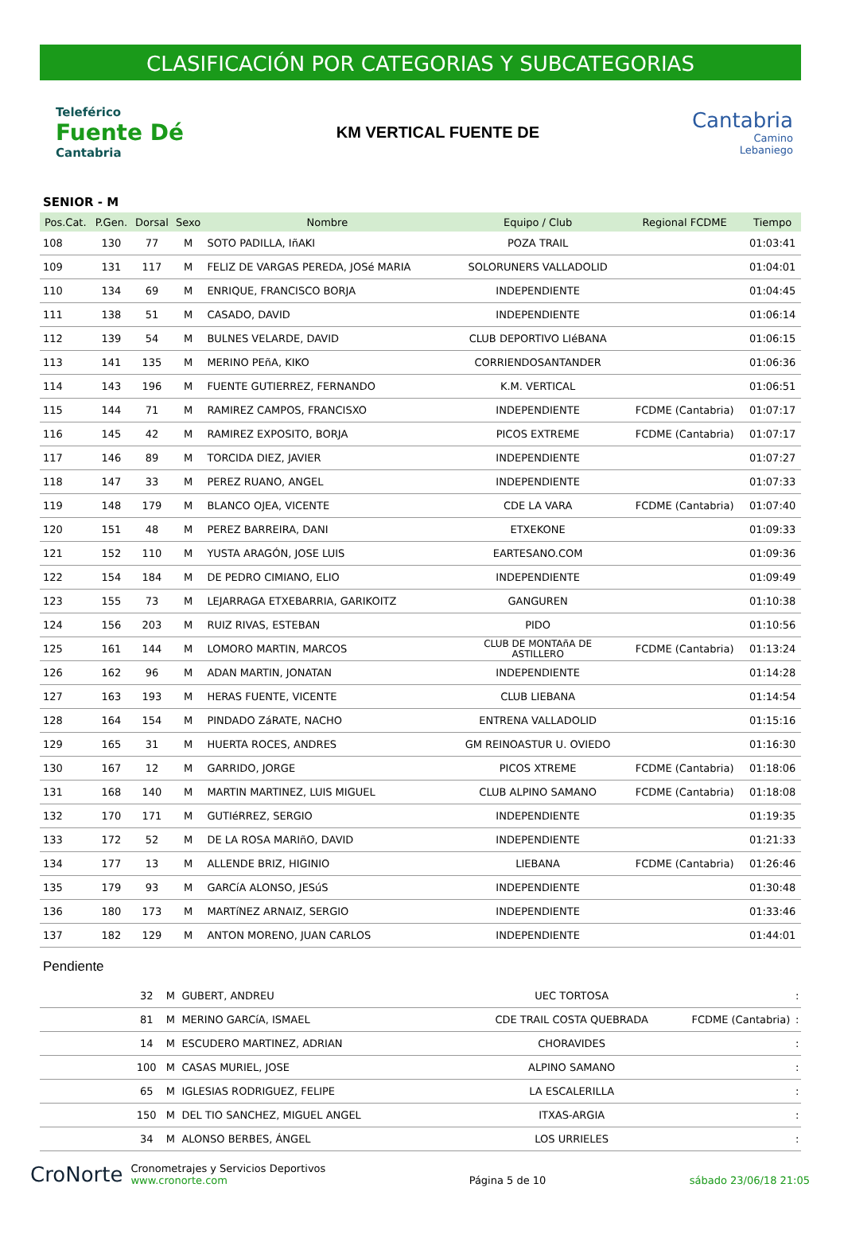CLASIFICACIÓN POR CATEGORIAS Y SUBCATEGORIAS
Teleférico
Fuente Dé
Cantabria
KM VERTICAL FUENTE DE
Cantabria
Camino
Lebaniego
SENIOR - M
| Pos.Cat. | P.Gen. | Dorsal | Sexo | Nombre | Equipo / Club | Regional FCDME | Tiempo |
| --- | --- | --- | --- | --- | --- | --- | --- |
| 108 | 130 | 77 | M | SOTO PADILLA, IñAKI | POZA TRAIL | | 01:03:41 |
| 109 | 131 | 117 | M | FELIZ DE VARGAS PEREDA, JOSé MARIA | SOLORUNERS VALLADOLID | | 01:04:01 |
| 110 | 134 | 69 | M | ENRIQUE, FRANCISCO BORJA | INDEPENDIENTE | | 01:04:45 |
| 111 | 138 | 51 | M | CASADO, DAVID | INDEPENDIENTE | | 01:06:14 |
| 112 | 139 | 54 | M | BULNES VELARDE, DAVID | CLUB DEPORTIVO LIéBANA | | 01:06:15 |
| 113 | 141 | 135 | M | MERINO PEñA, KIKO | CORRIENDOSANTANDER | | 01:06:36 |
| 114 | 143 | 196 | M | FUENTE GUTIERREZ, FERNANDO | K.M. VERTICAL | | 01:06:51 |
| 115 | 144 | 71 | M | RAMIREZ CAMPOS, FRANCISXO | INDEPENDIENTE | FCDME (Cantabria) | 01:07:17 |
| 116 | 145 | 42 | M | RAMIREZ EXPOSITO, BORJA | PICOS EXTREME | FCDME (Cantabria) | 01:07:17 |
| 117 | 146 | 89 | M | TORCIDA DIEZ, JAVIER | INDEPENDIENTE | | 01:07:27 |
| 118 | 147 | 33 | M | PEREZ RUANO, ANGEL | INDEPENDIENTE | | 01:07:33 |
| 119 | 148 | 179 | M | BLANCO OJEA, VICENTE | CDE LA VARA | FCDME (Cantabria) | 01:07:40 |
| 120 | 151 | 48 | M | PEREZ BARREIRA, DANI | ETXEKONE | | 01:09:33 |
| 121 | 152 | 110 | M | YUSTA ARAGÓN, JOSE LUIS | EARTESANO.COM | | 01:09:36 |
| 122 | 154 | 184 | M | DE PEDRO CIMIANO, ELIO | INDEPENDIENTE | | 01:09:49 |
| 123 | 155 | 73 | M | LEJARRAGA ETXEBARRIA, GARIKOITZ | GANGUREN | | 01:10:38 |
| 124 | 156 | 203 | M | RUIZ RIVAS, ESTEBAN | PIDO | | 01:10:56 |
| 125 | 161 | 144 | M | LOMORO MARTIN, MARCOS | CLUB DE MONTAñA DE ASTILLERO | FCDME (Cantabria) | 01:13:24 |
| 126 | 162 | 96 | M | ADAN MARTIN, JONATAN | INDEPENDIENTE | | 01:14:28 |
| 127 | 163 | 193 | M | HERAS FUENTE, VICENTE | CLUB LIEBANA | | 01:14:54 |
| 128 | 164 | 154 | M | PINDADO ZáRATE, NACHO | ENTRENA VALLADOLID | | 01:15:16 |
| 129 | 165 | 31 | M | HUERTA ROCES, ANDRES | GM REINOASTUR U. OVIEDO | | 01:16:30 |
| 130 | 167 | 12 | M | GARRIDO, JORGE | PICOS XTREME | FCDME (Cantabria) | 01:18:06 |
| 131 | 168 | 140 | M | MARTIN MARTINEZ, LUIS MIGUEL | CLUB ALPINO SAMANO | FCDME (Cantabria) | 01:18:08 |
| 132 | 170 | 171 | M | GUTIéRREZ, SERGIO | INDEPENDIENTE | | 01:19:35 |
| 133 | 172 | 52 | M | DE LA ROSA MARIñO, DAVID | INDEPENDIENTE | | 01:21:33 |
| 134 | 177 | 13 | M | ALLENDE BRIZ, HIGINIO | LIEBANA | FCDME (Cantabria) | 01:26:46 |
| 135 | 179 | 93 | M | GARCíA ALONSO, JESúS | INDEPENDIENTE | | 01:30:48 |
| 136 | 180 | 173 | M | MARTíNEZ ARNAIZ, SERGIO | INDEPENDIENTE | | 01:33:46 |
| 137 | 182 | 129 | M | ANTON MORENO, JUAN CARLOS | INDEPENDIENTE | | 01:44:01 |
Pendiente
| | | 32 | M | GUBERT, ANDREU | UEC TORTOSA | | : |
| | | 81 | M | MERINO GARCíA, ISMAEL | CDE TRAIL COSTA QUEBRADA | FCDME (Cantabria) | : |
| | | 14 | M | ESCUDERO MARTINEZ, ADRIAN | CHORAVIDES | | : |
| | | 100 | M | CASAS MURIEL, JOSE | ALPINO SAMANO | | : |
| | | 65 | M | IGLESIAS RODRIGUEZ, FELIPE | LA ESCALERILLA | | : |
| | | 150 | M | DEL TIO SANCHEZ, MIGUEL ANGEL | ITXAS-ARGIA | | : |
| | | 34 | M | ALONSO BERBES, ÁNGEL | LOS URRIELES | | : |
CroNorte Cronometrajes y Servicios Deportivos
www.cronorte.com
Página 5 de 10
sábado 23/06/18 21:05